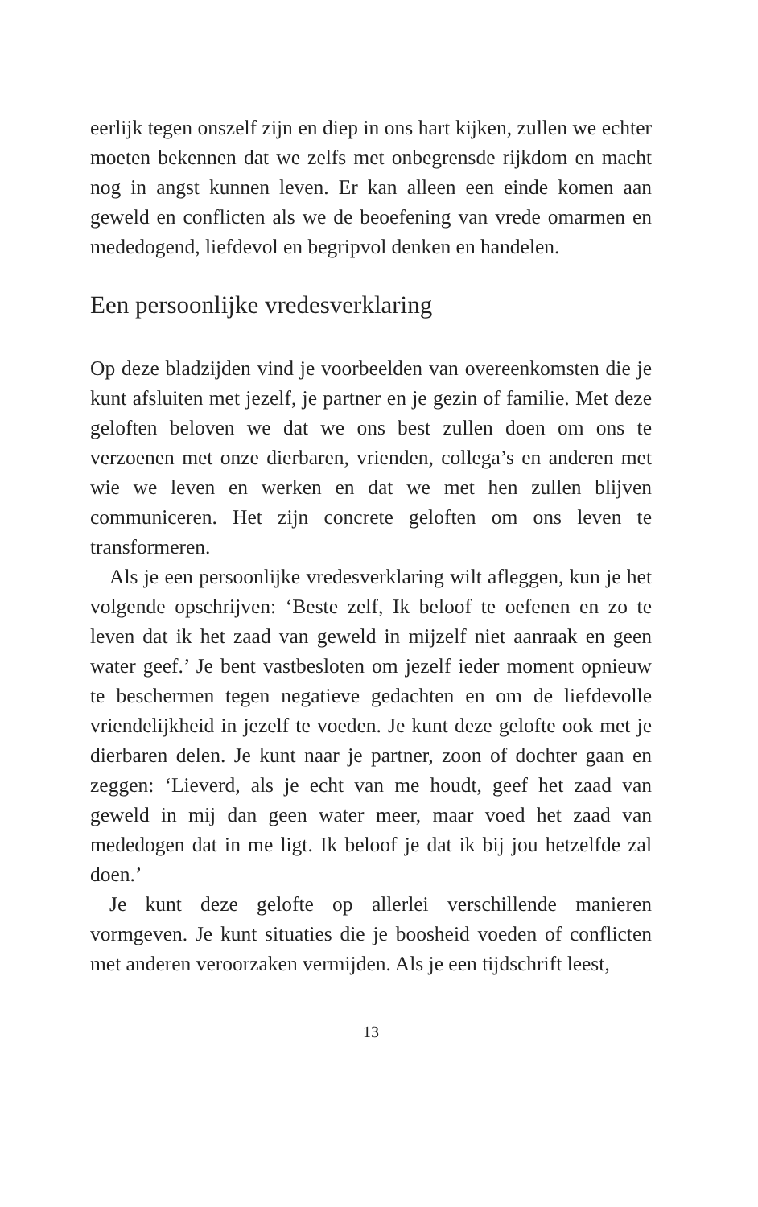eerlijk tegen onszelf zijn en diep in ons hart kijken, zullen we echter moeten bekennen dat we zelfs met onbegrensde rijkdom en macht nog in angst kunnen leven. Er kan alleen een einde komen aan geweld en conflicten als we de beoefening van vrede omarmen en mededogend, liefdevol en begripvol denken en handelen.
Een persoonlijke vredesverklaring
Op deze bladzijden vind je voorbeelden van overeenkomsten die je kunt afsluiten met jezelf, je partner en je gezin of familie. Met deze geloften beloven we dat we ons best zullen doen om ons te verzoenen met onze dierbaren, vrienden, collega’s en anderen met wie we leven en werken en dat we met hen zullen blijven communiceren. Het zijn concrete geloften om ons leven te transformeren.
Als je een persoonlijke vredesverklaring wilt afleggen, kun je het volgende opschrijven: ‘Beste zelf, Ik beloof te oefenen en zo te leven dat ik het zaad van geweld in mijzelf niet aanraak en geen water geef.’ Je bent vastbesloten om jezelf ieder moment opnieuw te beschermen tegen negatieve gedachten en om de liefdevolle vriendelijkheid in jezelf te voeden. Je kunt deze gelofte ook met je dierbaren delen. Je kunt naar je partner, zoon of dochter gaan en zeggen: ‘Lieverd, als je echt van me houdt, geef het zaad van geweld in mij dan geen water meer, maar voed het zaad van mededogen dat in me ligt. Ik beloof je dat ik bij jou hetzelfde zal doen.’
Je kunt deze gelofte op allerlei verschillende manieren vormgeven. Je kunt situaties die je boosheid voeden of conflicten met anderen veroorzaken vermijden. Als je een tijdschrift leest,
13